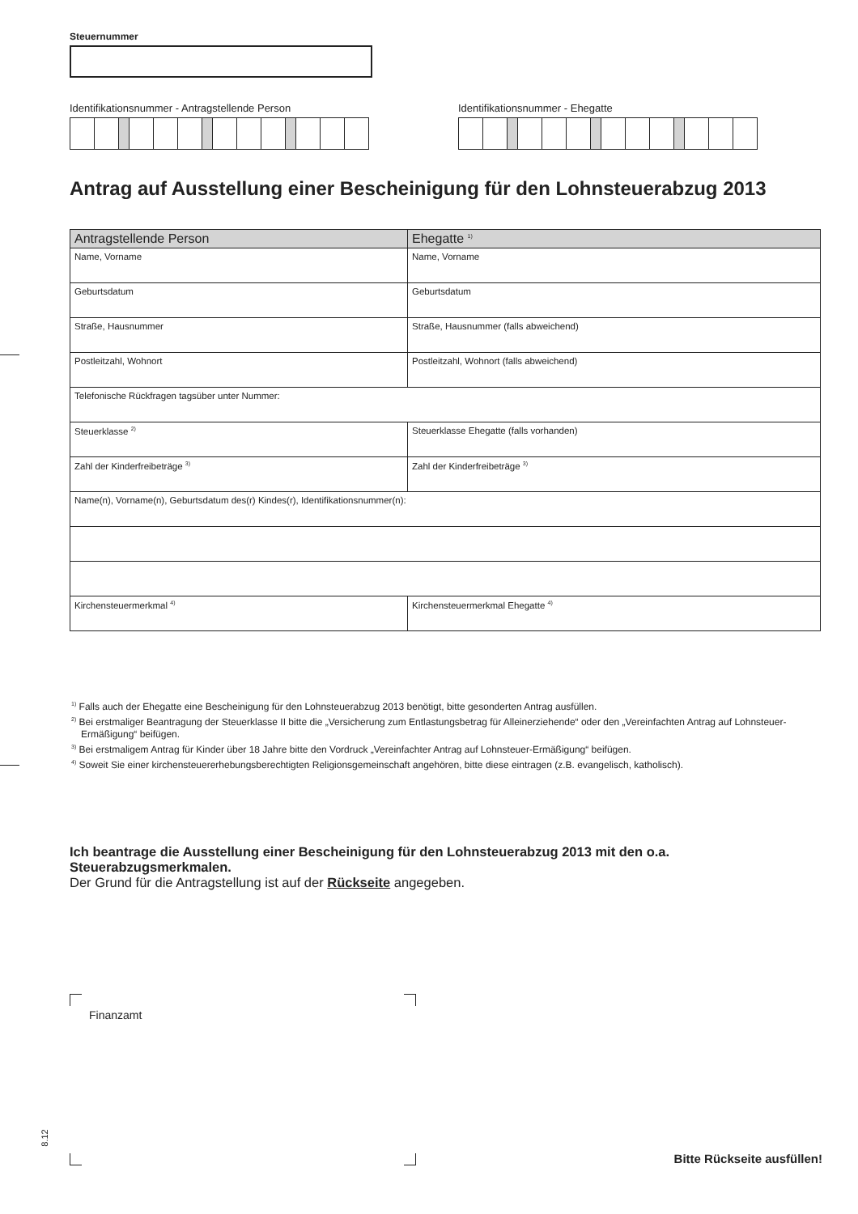Steuernummer
Identifikationsnummer - Antragstellende Person
Identifikationsnummer - Ehegatte
Antrag auf Ausstellung einer Bescheinigung für den Lohnsteuerabzug 2013
| Antragstellende Person | Ehegatte <sup>1)</sup> |
| --- | --- |
| Name, Vorname | Name, Vorname |
| Geburtsdatum | Geburtsdatum |
| Straße, Hausnummer | Straße, Hausnummer (falls abweichend) |
| Postleitzahl, Wohnort | Postleitzahl, Wohnort (falls abweichend) |
| Telefonische Rückfragen tagsüber unter Nummer: | |
| Steuerklasse <sup>2)</sup> | Steuerklasse Ehegatte (falls vorhanden) |
| Zahl der Kinderfreibeträge <sup>3)</sup> | Zahl der Kinderfreibeträge <sup>3)</sup> |
| Name(n), Vorname(n), Geburtsdatum des(r) Kindes(r), Identifikationsnummer(n): | |
| Kirchensteuermerkmal <sup>4)</sup> | Kirchensteuermerkmal Ehegatte <sup>4)</sup> |
<sup>1)</sup> Falls auch der Ehegatte eine Bescheinigung für den Lohnsteuerabzug 2013 benötigt, bitte gesonderten Antrag ausfüllen.
<sup>2)</sup> Bei erstmaliger Beantragung der Steuerklasse II bitte die „Versicherung zum Entlastungsbetrag für Alleinerziehende“ oder den „Vereinfachten Antrag auf Lohnsteuer-Ermäßigung“ beifügen.
<sup>3)</sup> Bei erstmaligem Antrag für Kinder über 18 Jahre bitte den Vordruck „Vereinfachter Antrag auf Lohnsteuer-Ermäßigung“ beifügen.
<sup>4)</sup> Soweit Sie einer kirchensteuererhebungsberechtigten Religionsgemeinschaft angehören, bitte diese eintragen (z.B. evangelisch, katholisch).
Ich beantrage die Ausstellung einer Bescheinigung für den Lohnsteuerabzug 2013 mit den o.a. Steuerabzugsmerkmalen.
Der Grund für die Antragstellung ist auf der Rückseite angegeben.
Finanzamt
8.12
Bitte Rückseite ausfüllen!